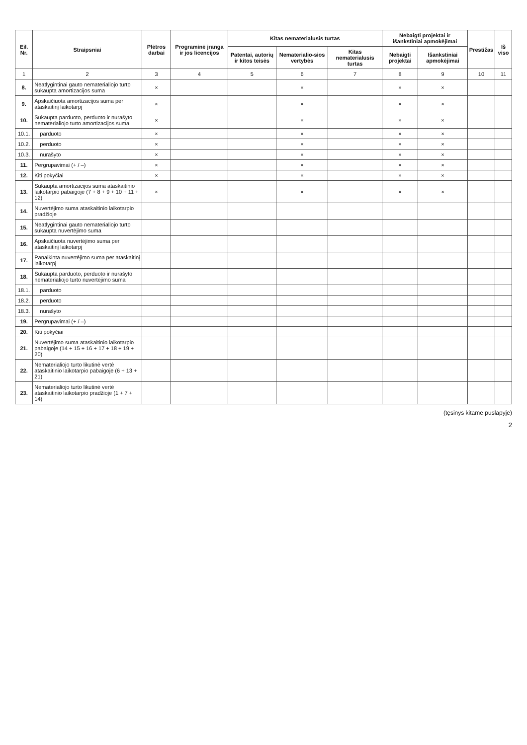| Eil. Nr. | Straipsniai | Plėtros darbai | Programinė įranga ir jos licencijos | Kitas nematerialusis turtas | | | Nebaigti projektai ir išankstiniai apmokėjimai | | Prestižas | Iš viso |
| --- | --- | --- | --- | --- | --- | --- | --- | --- | --- | --- |
| | | | | Patentai, autorių ir kitos teisės | Nematerialio-sios vertybės | Kitas nematerialusis turtas | Nebaigti projektai | Išankstiniai apmokėjimai | | |
| 1 | 2 | 3 | 4 | 5 | 6 | 7 | 8 | 9 | 10 | 11 |
| 8. | Neatlygintinai gauto nematerialiojo turto sukaupta amortizacijos suma | × | | | × | | × | × | | |
| 9. | Apskaičiuota amortizacijos suma per ataskaitinį laikotarpį | × | | | × | | × | × | | |
| 10. | Sukaupta parduoto, perduoto ir nurašyto nematerialiojo turto amortizacijos suma | × | | | × | | × | × | | |
| 10.1. | parduoto | × | | | × | | × | × | | |
| 10.2. | perduoto | × | | | × | | × | × | | |
| 10.3. | nurašyto | × | | | × | | × | × | | |
| 11. | Pergrupavimai (+ / –) | × | | | × | | × | × | | |
| 12. | Kiti pokyčiai | × | | | × | | × | × | | |
| 13. | Sukaupta amortizacijos suma ataskaitinio laikotarpio pabaigoje (7 + 8 + 9 + 10 + 11 + 12) | × | | | × | | × | × | | |
| 14. | Nuvertėjimo suma ataskaitinio laikotarpio pradžioje | | | | | | | | | |
| 15. | Neatlygintinai gauto nematerialiojo turto sukaupta nuvertėjimo suma | | | | | | | | | |
| 16. | Apskaičiuota nuvertėjimo suma per ataskaitinį laikotarpį | | | | | | | | | |
| 17. | Panaikinta nuvertėjimo suma per ataskaitinį laikotarpį | | | | | | | | | |
| 18. | Sukaupta parduoto, perduoto ir nurašyto nematerialiojo turto nuvertėjimo suma | | | | | | | | | |
| 18.1. | parduoto | | | | | | | | | |
| 18.2. | perduoto | | | | | | | | | |
| 18.3. | nurašyto | | | | | | | | | |
| 19. | Pergrupavimai (+ / –) | | | | | | | | | |
| 20. | Kiti pokyčiai | | | | | | | | | |
| 21. | Nuvertėjimo suma ataskaitinio laikotarpio pabaigoje (14 + 15 + 16 + 17 + 18 + 19 + 20) | | | | | | | | | |
| 22. | Nematerialiojo turto likutinė vertė ataskaitinio laikotarpio pabaigoje (6 + 13 + 21) | | | | | | | | | |
| 23. | Nematerialiojo turto likutinė vertė ataskaitinio laikotarpio pradžioje (1 + 7 + 14) | | | | | | | | | |
(tęsinys kitame puslapyje)
2